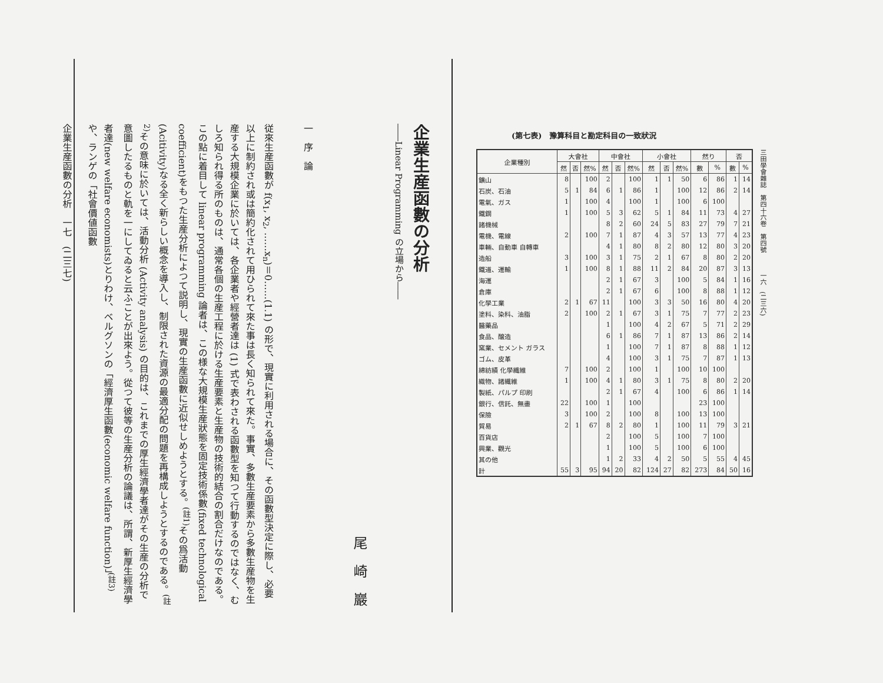企業生産函數の分析
――Linear Programming の立場から――
尾　崎　巖
一　序　論
従來生産函數が f(x<sub>1</sub>, x<sub>2</sub>, ……x<sub>n</sub>)＝0……(1.1) の形で、現實に利用される場合に、その函數型決定に際し、必要以上に制約され或は簡約化されて用ひられて來た事は長く知られて來た。事實、多數生産要素から多數生産物を生産する大規模企業に於いては、各企業者や經營者達は (1) 式で表わされる函數型を知つて行動するのではなく、むしろ知られ得る所のものは、通常各個の生産工程に於ける生産要素と生産物の技術的結合の割合だけなのである。この點に着目して linear programming 論者は、この様な大規模生産狀態を固定技術係數(fixed technological coefficient)をもつた生産分析によつて説明し、現實の生産函數に近似せしめようとする。<sup>(註1)</sup>その爲活動(Acitivity)なる全く新らしい概念を導入し、制限された資源の最適分配の問題を再構成しようとするのである。<sup>(註2)</sup>その意味に於いては、活動分析 (Activity analysis) の目的は、これまでの厚生經濟學者達がその生産の分析で意圖したるものと軌を一にしてゐると云ふことが出來よう。從つて彼等の生産分析の論議は、所謂、新厚生經濟學者達(new welfare economists)とりわけ、ベルグソンの「經濟厚生函數(economic welfare function)」<sup>(註3)</sup>や、ランゲの「社會價値函數
企業生産函數の分析　一七　(二三七)
(第七表)　豫算科目と勘定科目の一致狀況
| 企業種別 | 大會社 | | | 中會社 | | | 小會社 | | | 然り | | 否 | |
| --- | --- | --- | --- | --- | --- | --- | --- | --- | --- | --- | --- | --- | --- |
| | 然 | 否 | 然% | 然 | 否 | 然% | 然 | 否 | 然% | 數 | % | 數 | % |
| 鑛山 | 8 | | 100 | 2 | | 100 | 1 | 1 | 50 | 6 | 86 | 1 | 14 |
| 石炭、石油 | 5 | 1 | 84 | 6 | 1 | 86 | 1 | | 100 | 12 | 86 | 2 | 14 |
| 電氣、ガス | 1 | | 100 | 4 | | 100 | 1 | | 100 | 6 | 100 | | |
| 鐵鋼 | 1 | | 100 | 5 | 3 | 62 | 5 | 1 | 84 | 11 | 73 | 4 | 27 |
| 諸機械 | | | | 8 | 2 | 60 | 24 | 5 | 83 | 27 | 79 | 7 | 21 |
| 電機、電線 | 2 | | 100 | 7 | 1 | 87 | 4 | 3 | 57 | 13 | 77 | 4 | 23 |
| 車輛、自動車 自轉車 | | | | 4 | 1 | 80 | 8 | 2 | 80 | 12 | 80 | 3 | 20 |
| 造船 | 3 | | 100 | 3 | 1 | 75 | 2 | 1 | 67 | 8 | 80 | 2 | 20 |
| 鐵道、運輸 | 1 | | 100 | 8 | 1 | 88 | 11 | 2 | 84 | 20 | 87 | 3 | 13 |
| 海運 | | | | 2 | 1 | 67 | 3 | | 100 | 5 | 84 | 1 | 16 |
| 倉庫 | | | | 2 | 1 | 67 | 6 | | 100 | 8 | 88 | 1 | 12 |
| 化學工業 | 2 | 1 | 67 | 11 | | 100 | 3 | 3 | 50 | 16 | 80 | 4 | 20 |
| 塗料、染料、油脂 | 2 | | 100 | 2 | 1 | 67 | 3 | 1 | 75 | 7 | 77 | 2 | 23 |
| 醫藥品 | | | | 1 | | 100 | 4 | 2 | 67 | 5 | 71 | 2 | 29 |
| 食品、醸造 | | | | 6 | 1 | 86 | 7 | 1 | 87 | 13 | 86 | 2 | 14 |
| 窯業、セメント ガラス | | | | 1 | | 100 | 7 | 1 | 87 | 8 | 88 | 1 | 12 |
| ゴム、皮革 | | | | 4 | | 100 | 3 | 1 | 75 | 7 | 87 | 1 | 13 |
| 綿紡績 化學纖維 | 7 | | 100 | 2 | | 100 | 1 | | 100 | 10 | 100 | | |
| 織物、諸纖維 | 1 | | 100 | 4 | 1 | 80 | 3 | 1 | 75 | 8 | 80 | 2 | 20 |
| 製紙、パルプ 印刷 | | | | 2 | 1 | 67 | 4 | | 100 | 6 | 86 | 1 | 14 |
| 銀行、信託、無盡 | 22 | | 100 | 1 | | 100 | | | | 23 | 100 | | |
| 保險 | 3 | | 100 | 2 | | 100 | 8 | | 100 | 13 | 100 | | |
| 貿易 | 2 | 1 | 67 | 8 | 2 | 80 | 1 | | 100 | 11 | 79 | 3 | 21 |
| 百貨店 | | | | 2 | | 100 | 5 | | 100 | 7 | 100 | | |
| 興業、觀光 | | | | 1 | | 100 | 5 | | 100 | 6 | 100 | | |
| 其の他 | | | | 1 | 2 | 33 | 4 | 2 | 50 | 5 | 55 | 4 | 45 |
| 計 | 55 | 3 | 95 | 94 | 20 | 82 | 124 | 27 | 82 | 273 | 84 | 50 | 16 |
三田學會雜誌　第四十六卷　第四號　　　一六　(二三六)